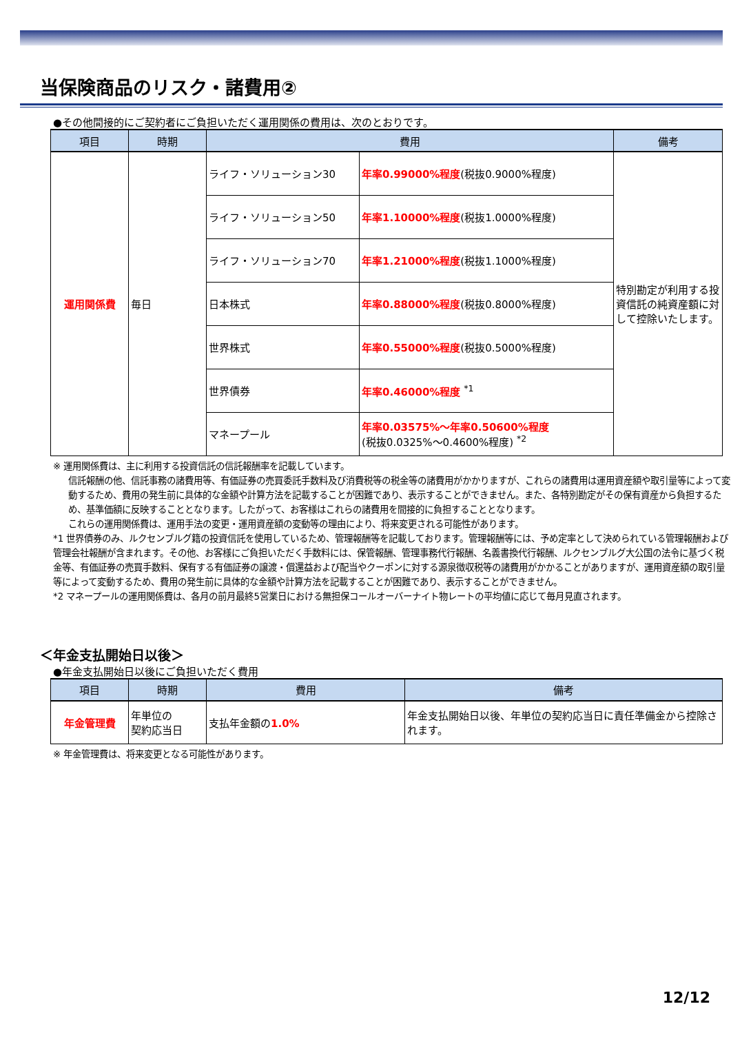当保険商品のリスク・諸費用②
●その他間接的にご契約者にご負担いただく運用関係の費用は、次のとおりです。
| 項目 | 時期 | 費用 | | 備考 |
| --- | --- | --- | --- | --- |
| 運用関係費 | 毎日 | ライフ・ソリューション30 | 年率0.99000%程度 (税抜0.9000%程度) | 特別勘定が利用する投資信託の純資産額に対して控除いたします。 |
| | | ライフ・ソリューション50 | 年率1.10000%程度 (税抜1.0000%程度) | |
| | | ライフ・ソリューション70 | 年率1.21000%程度 (税抜1.1000%程度) | |
| | | 日本株式 | 年率0.88000%程度 (税抜0.8000%程度) | |
| | | 世界株式 | 年率0.55000%程度 (税抜0.5000%程度) | |
| | | 世界債券 | 年率0.46000%程度 <sup>*1</sup> | |
| | | マネープール | 年率0.03575%～年率0.50600%程度 (税抜0.0325%～0.4600%程度) <sup>*2</sup> | |
※ 運用関係費は、主に利用する投資信託の信託報酬率を記載しています。
信託報酬の他、信託事務の諸費用等、有価証券の売買委託手数料及び消費税等の税金等の諸費用がかかりますが、これらの諸費用は運用資産額や取引量等によって変動するため、費用の発生前に具体的な金額や計算方法を記載することが困難であり、表示することができません。また、各特別勘定がその保有資産から負担するため、基準価額に反映することとなります。したがって、お客様はこれらの諸費用を間接的に負担することとなります。
これらの運用関係費は、運用手法の変更・運用資産額の変動等の理由により、将来変更される可能性があります。
*1 世界債券のみ、ルクセンブルグ籍の投資信託を使用しているため、管理報酬等を記載しております。管理報酬等には、予め定率として決められている管理報酬および管理会社報酬が含まれます。その他、お客様にご負担いただく手数料には、保管報酬、管理事務代行報酬、名義書換代行報酬、ルクセンブルグ大公国の法令に基づく税金等、有価証券の売買手数料、保有する有価証券の譲渡・償還益および配当やクーポンに対する源泉徴収税等の諸費用がかかることがありますが、運用資産額の取引量等によって変動するため、費用の発生前に具体的な金額や計算方法を記載することが困難であり、表示することができません。
*2 マネープールの運用関係費は、各月の前月最終5営業日における無担保コールオーバーナイト物レートの平均値に応じて毎月見直されます。
＜年金支払開始日以後＞
●年金支払開始日以後にご負担いただく費用
| 項目 | 時期 | 費用 | 備考 |
| --- | --- | --- | --- |
| 年金管理費 | 年単位の 契約応当日 | 支払年金額の 1.0% | 年金支払開始日以後、年単位の契約応当日に責任準備金から控除されます。 |
※ 年金管理費は、将来変更となる可能性があります。
12/12